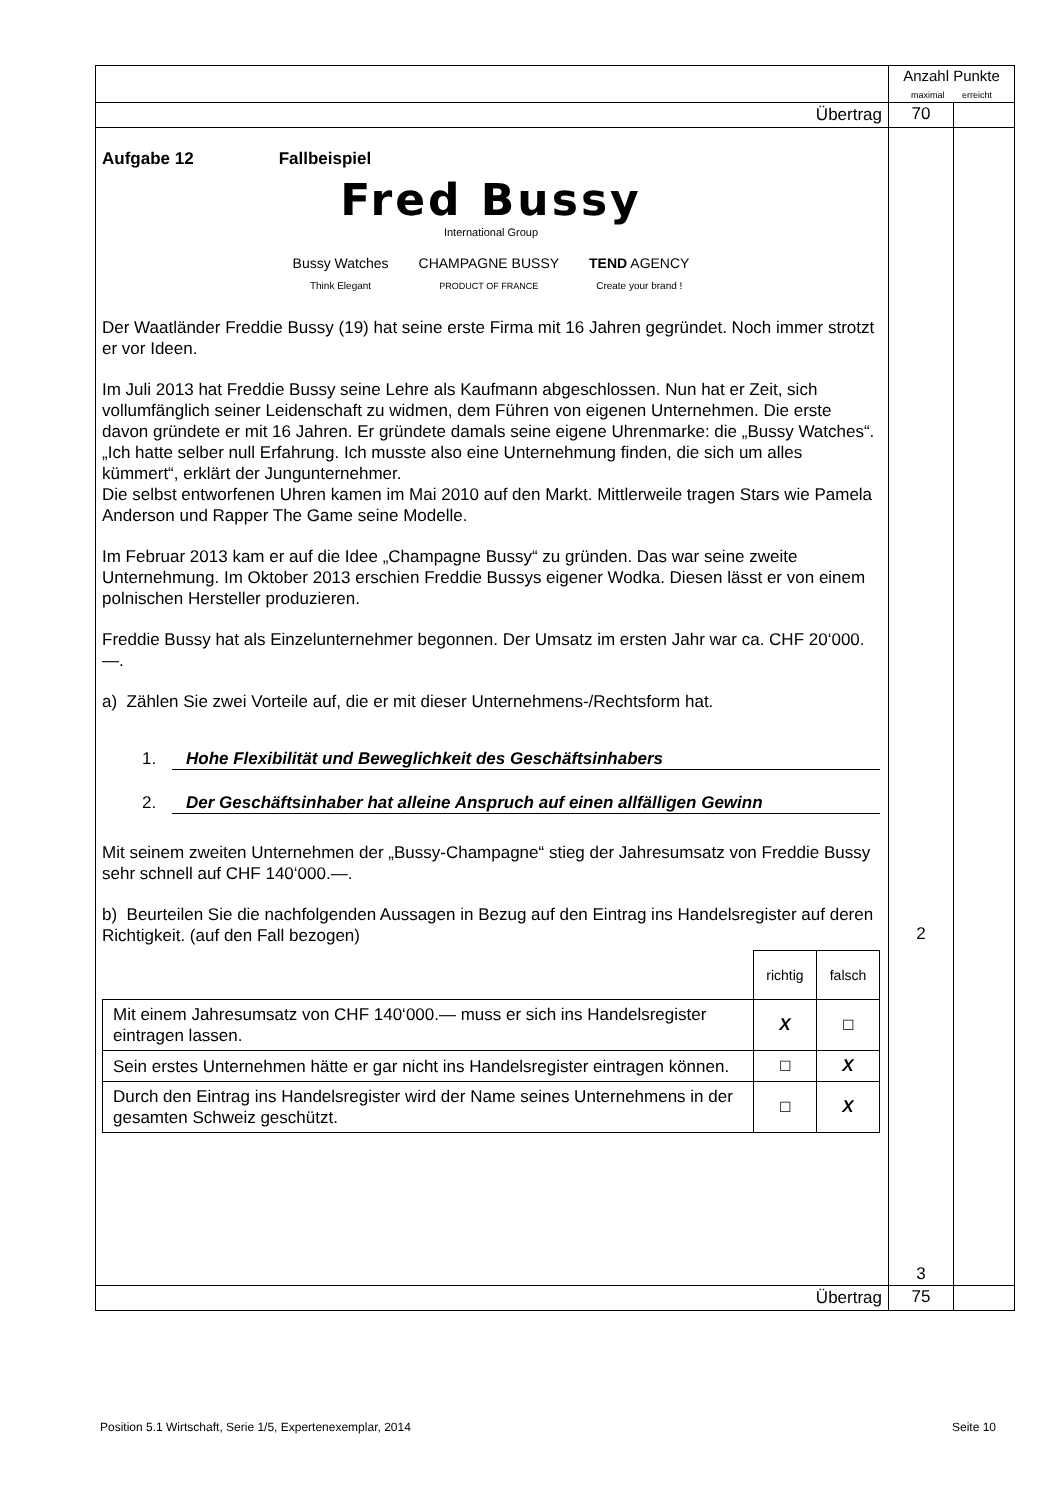| | Anzahl Punkte maximal erreicht | |
| Übertrag | 70 | |
| Aufgabe 12 Fallbeispiel Fred Bussy International Group Bussy Watches Think Elegant CHAMPAGNE BUSSY PRODUCT OF FRANCE TEND AGENCY Create your brand ! Der Waatländer Freddie Bussy (19) hat seine erste Firma mit 16 Jahren gegründet. Noch immer strotzt er vor Ideen. Im Juli 2013 hat Freddie Bussy seine Lehre als Kaufmann abgeschlossen. Nun hat er Zeit, sich vollumfänglich seiner Leidenschaft zu widmen, dem Führen von eigenen Unternehmen. Die erste davon gründete er mit 16 Jahren. Er gründete damals seine eigene Uhrenmarke: die „Bussy Watches“. „Ich hatte selber null Erfahrung. Ich musste also eine Unternehmung finden, die sich um alles kümmert“, erklärt der Jungunternehmer. Die selbst entworfenen Uhren kamen im Mai 2010 auf den Markt. Mittlerweile tragen Stars wie Pamela Anderson und Rapper The Game seine Modelle. Im Februar 2013 kam er auf die Idee „Champagne Bussy“ zu gründen. Das war seine zweite Unternehmung. Im Oktober 2013 erschien Freddie Bussys eigener Wodka. Diesen lässt er von einem polnischen Hersteller produzieren. Freddie Bussy hat als Einzelunternehmer begonnen. Der Umsatz im ersten Jahr war ca. CHF 20‘000.—. a) Zählen Sie zwei Vorteile auf, die er mit dieser Unternehmens-/Rechtsform hat. 1. Hohe Flexibilität und Beweglichkeit des Geschäftsinhabers 2. Der Geschäftsinhaber hat alleine Anspruch auf einen allfälligen Gewinn Mit seinem zweiten Unternehmen der „Bussy-Champagne“ stieg der Jahresumsatz von Freddie Bussy sehr schnell auf CHF 140‘000.—. b) Beurteilen Sie die nachfolgenden Aussagen in Bezug auf den Eintrag ins Handelsregister auf deren Richtigkeit. (auf den Fall bezogen) / / richtig / falsch / / Mit einem Jahresumsatz von CHF 140‘000.— muss er sich ins Handelsregister eintragen lassen. / X / ☐ / / Sein erstes Unternehmen hätte er gar nicht ins Handelsregister eintragen können. / ☐ / X / / Durch den Eintrag ins Handelsregister wird der Name seines Unternehmens in der gesamten Schweiz geschützt. / ☐ / X / | 2 3 | |
| Übertrag | 75 | |
Position 5.1 Wirtschaft, Serie 1/5, Expertenexemplar, 2014 Seite 10